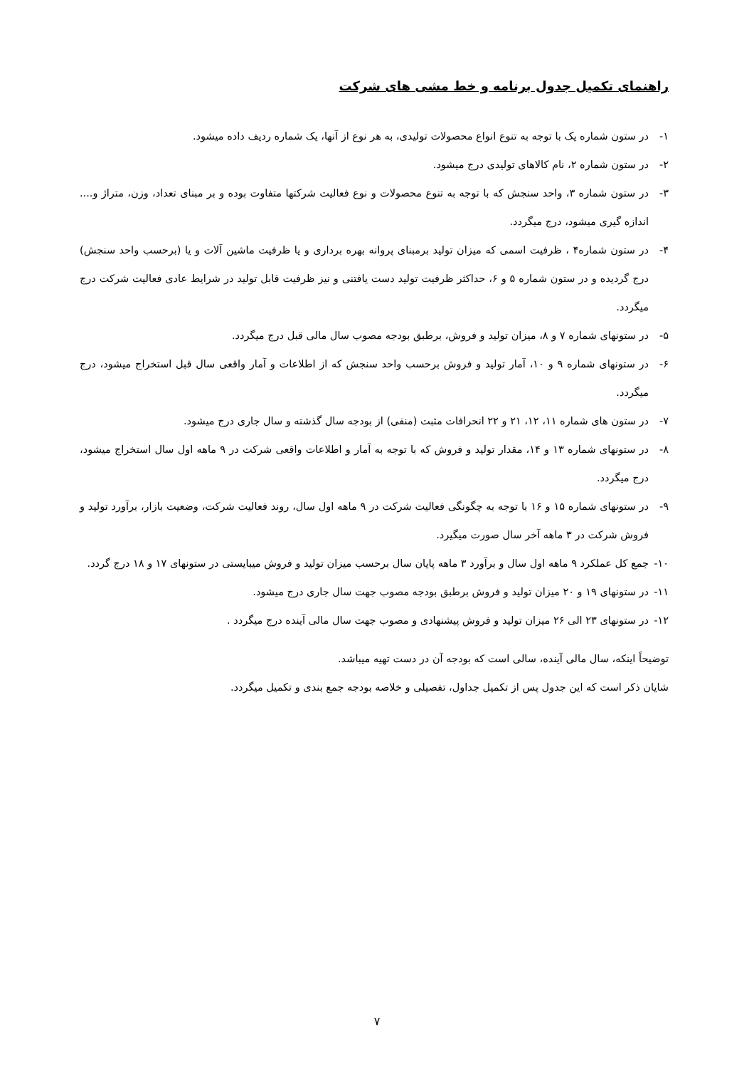راهنمای تکمیل جدول برنامه و خط مشی های شرکت
۱- در ستون شماره یک با توجه به تنوع انواع محصولات تولیدی، به هر نوع از آنها، یک شماره ردیف داده میشود.
۲- در ستون شماره ۲، نام کالاهای تولیدی درج میشود.
۳- در ستون شماره ۳، واحد سنجش که با توجه به تنوع محصولات و نوع فعالیت شرکتها متفاوت بوده و بر مبنای تعداد، وزن، متراژ و.... اندازه گیری میشود، درج میگردد.
۴- در ستون شماره۴ ، ظرفیت اسمی که میزان تولید برمبنای پروانه بهره برداری و یا ظرفیت ماشین آلات و یا (برحسب واحد سنجش) درج گردیده و در ستون شماره ۵ و ۶، حداکثر ظرفیت تولید دست یافتنی و نیز ظرفیت قابل تولید در شرایط عادی فعالیت شرکت درج میگردد.
۵- در ستونهای شماره ۷ و ۸، میزان تولید و فروش، برطبق بودجه مصوب سال مالی قبل درج میگردد.
۶- در ستونهای شماره ۹ و ۱۰، آمار تولید و فروش برحسب واحد سنجش که از اطلاعات و آمار واقعی سال قبل استخراج میشود، درج میگردد.
۷- در ستون های شماره ۱۱، ۱۲، ۲۱ و ۲۲ انحرافات مثبت (منفی) از بودجه سال گذشته و سال جاری درج میشود.
۸- در ستونهای شماره ۱۳ و ۱۴، مقدار تولید و فروش که با توجه به آمار و اطلاعات واقعی شرکت در ۹ ماهه اول سال استخراج میشود، درج میگردد.
۹- در ستونهای شماره ۱۵ و ۱۶ با توجه به چگونگی فعالیت شرکت در ۹ ماهه اول سال، روند فعالیت شرکت، وضعیت بازار، برآورد تولید و فروش شرکت در ۳ ماهه آخر سال صورت میگیرد.
۱۰- جمع کل عملکرد ۹ ماهه اول سال و برآورد ۳ ماهه پایان سال برحسب میزان تولید و فروش میبایستی در ستونهای ۱۷ و ۱۸ درج گردد.
۱۱- در ستونهای ۱۹ و ۲۰ میزان تولید و فروش برطبق بودجه مصوب جهت سال جاری درج میشود.
۱۲- در ستونهای ۲۳ الی ۲۶ میزان تولید و فروش پیشنهادی و مصوب جهت سال مالی آینده درج میگردد .
توضیحاً اینکه، سال مالی آینده، سالی است که بودجه آن در دست تهیه میباشد.
شایان ذکر است که این جدول پس از تکمیل جداول، تفصیلی و خلاصه بودجه جمع بندی و تکمیل میگردد.
۷